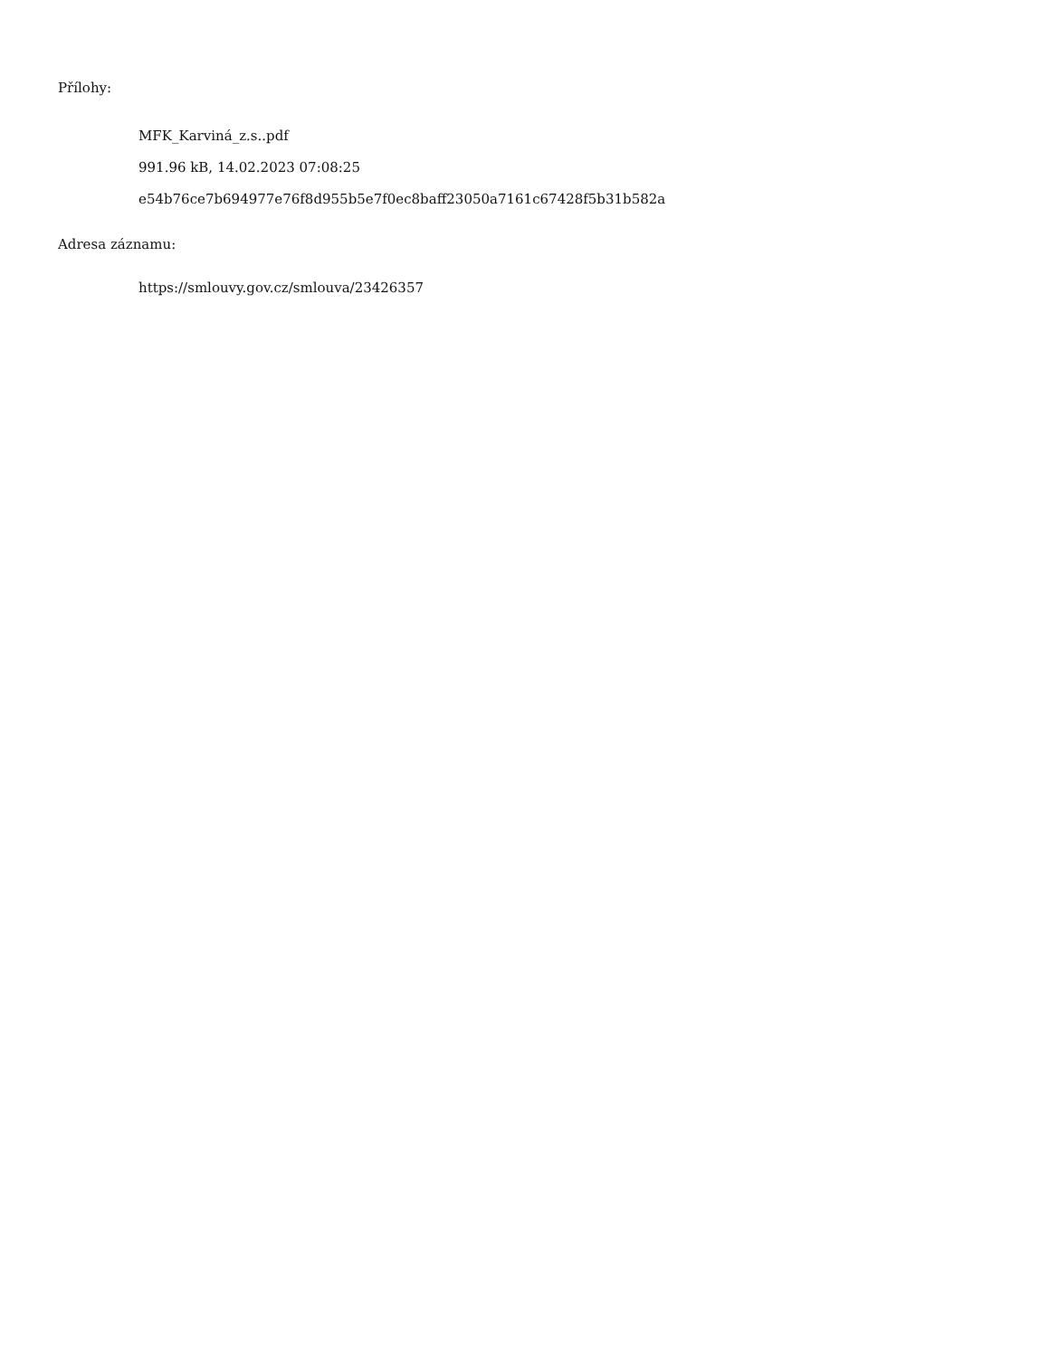Přílohy:
MFK_Karviná_z.s..pdf
991.96 kB, 14.02.2023 07:08:25
e54b76ce7b694977e76f8d955b5e7f0ec8baff23050a7161c67428f5b31b582a
Adresa záznamu:
https://smlouvy.gov.cz/smlouva/23426357